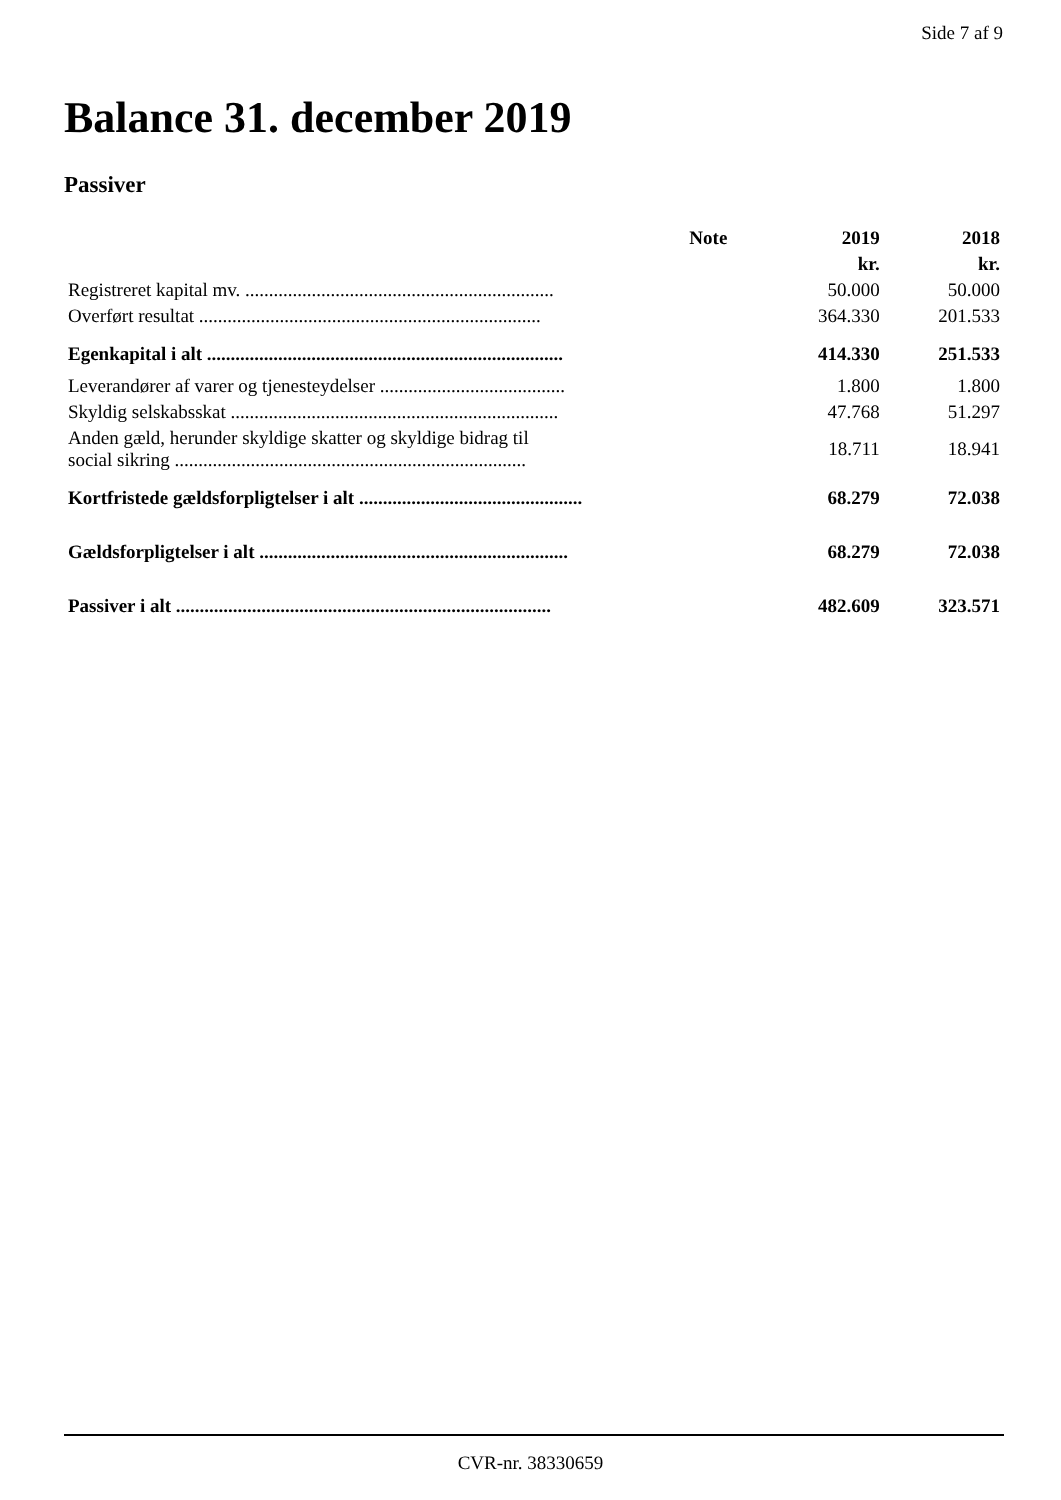Side 7 af 9
Balance 31. december 2019
Passiver
| | Note | 2019 | 2018 |
| --- | --- | --- | --- |
| | | kr. | kr. |
| Registreret kapital mv. ................................................................. | | 50.000 | 50.000 |
| Overført resultat ........................................................................ | | 364.330 | 201.533 |
| Egenkapital i alt ........................................................................... | | 414.330 | 251.533 |
| Leverandører af varer og tjenesteydelser ....................................... | | 1.800 | 1.800 |
| Skyldig selskabsskat ..................................................................... | | 47.768 | 51.297 |
| Anden gæld, herunder skyldige skatter og skyldige bidrag til social sikring .......................................................................... | | 18.711 | 18.941 |
| Kortfristede gældsforpligtelser i alt ............................................... | | 68.279 | 72.038 |
| Gældsforpligtelser i alt ................................................................. | | 68.279 | 72.038 |
| Passiver i alt ............................................................................... | | 482.609 | 323.571 |
CVR-nr. 38330659